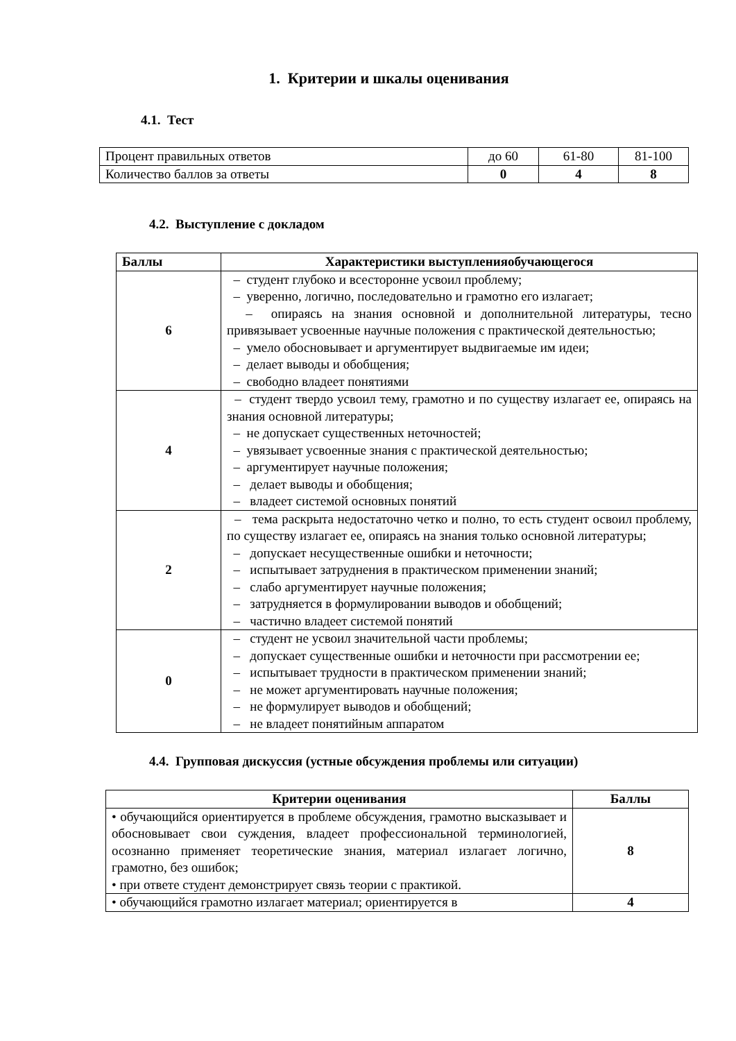1. Критерии и шкалы оценивания
4.1. Тест
| Процент правильных ответов | до 60 | 61-80 | 81-100 |
| Количество баллов за ответы | 0 | 4 | 8 |
4.2. Выступление с докладом
| Баллы | Характеристики выступленияобучающегося |
| --- | --- |
| 6 | – студент глубоко и всесторонне усвоил проблему; – уверенно, логично, последовательно и грамотно его излагает; – опираясь на знания основной и дополнительной литературы, тесно привязывает усвоенные научные положения с практической деятельностью; – умело обосновывает и аргументирует выдвигаемые им идеи; – делает выводы и обобщения; – свободно владеет понятиями |
| 4 | – студент твердо усвоил тему, грамотно и по существу излагает ее, опираясь на знания основной литературы; – не допускает существенных неточностей; – увязывает усвоенные знания с практической деятельностью; – аргументирует научные положения; – делает выводы и обобщения; – владеет системой основных понятий |
| 2 | – тема раскрыта недостаточно четко и полно, то есть студент освоил проблему, по существу излагает ее, опираясь на знания только основной литературы; – допускает несущественные ошибки и неточности; – испытывает затруднения в практическом применении знаний; – слабо аргументирует научные положения; – затрудняется в формулировании выводов и обобщений; – частично владеет системой понятий |
| 0 | – студент не усвоил значительной части проблемы; – допускает существенные ошибки и неточности при рассмотрении ее; – испытывает трудности в практическом применении знаний; – не может аргументировать научные положения; – не формулирует выводов и обобщений; – не владеет понятийным аппаратом |
4.4. Групповая дискуссия (устные обсуждения проблемы или ситуации)
| Критерии оценивания | Баллы |
| --- | --- |
| • обучающийся ориентируется в проблеме обсуждения, грамотно высказывает и обосновывает свои суждения, владеет профессиональной терминологией, осознанно применяет теоретические знания, материал излагает логично, грамотно, без ошибок; • при ответе студент демонстрирует связь теории с практикой. | 8 |
| • обучающийся грамотно излагает материал; ориентируется в | 4 |